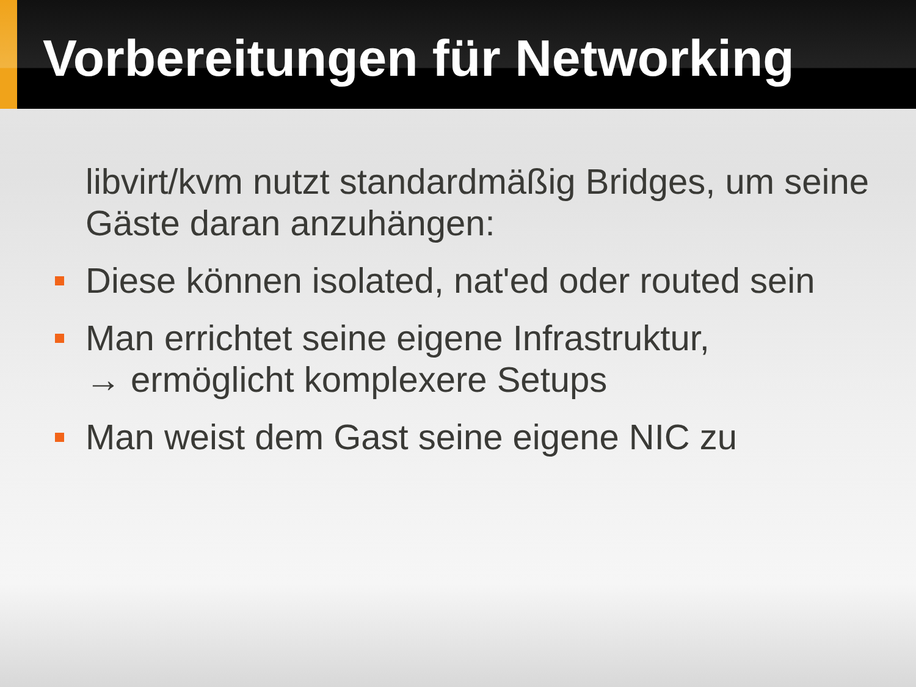Vorbereitungen für Networking
libvirt/kvm nutzt standardmäßig Bridges, um seine Gäste daran anzuhängen:
Diese können isolated, nat'ed oder routed sein
Man errichtet seine eigene Infrastruktur,
→ ermöglicht komplexere Setups
Man weist dem Gast seine eigene NIC zu